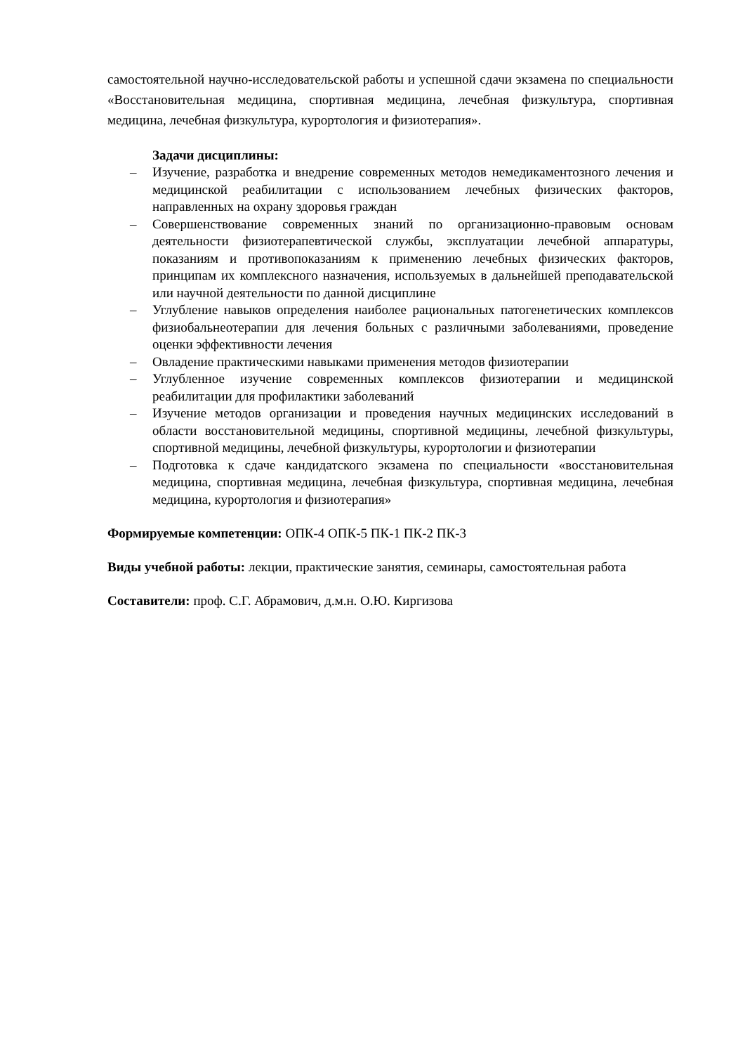самостоятельной научно-исследовательской работы и успешной сдачи экзамена по специальности «Восстановительная медицина, спортивная медицина, лечебная физкультура, спортивная медицина, лечебная физкультура, курортология и физиотерапия».
Задачи дисциплины:
– Изучение, разработка и внедрение современных методов немедикаментозного лечения и медицинской реабилитации с использованием лечебных физических факторов, направленных на охрану здоровья граждан
– Совершенствование современных знаний по организационно-правовым основам деятельности физиотерапевтической службы, эксплуатации лечебной аппаратуры, показаниям и противопоказаниям к применению лечебных физических факторов, принципам их комплексного назначения, используемых в дальнейшей преподавательской или научной деятельности по данной дисциплине
– Углубление навыков определения наиболее рациональных патогенетических комплексов физиобальнеотерапии для лечения больных с различными заболеваниями, проведение оценки эффективности лечения
– Овладение практическими навыками применения методов физиотерапии
– Углубленное изучение современных комплексов физиотерапии и медицинской реабилитации для профилактики заболеваний
– Изучение методов организации и проведения научных медицинских исследований в области восстановительной медицины, спортивной медицины, лечебной физкультуры, спортивной медицины, лечебной физкультуры, курортологии и физиотерапии
– Подготовка к сдаче кандидатского экзамена по специальности «восстановительная медицина, спортивная медицина, лечебная физкультура, спортивная медицина, лечебная медицина, курортология и физиотерапия»
Формируемые компетенции: ОПК-4 ОПК-5 ПК-1 ПК-2 ПК-3
Виды учебной работы: лекции, практические занятия, семинары, самостоятельная работа
Составители: проф. С.Г. Абрамович, д.м.н. О.Ю. Киргизова